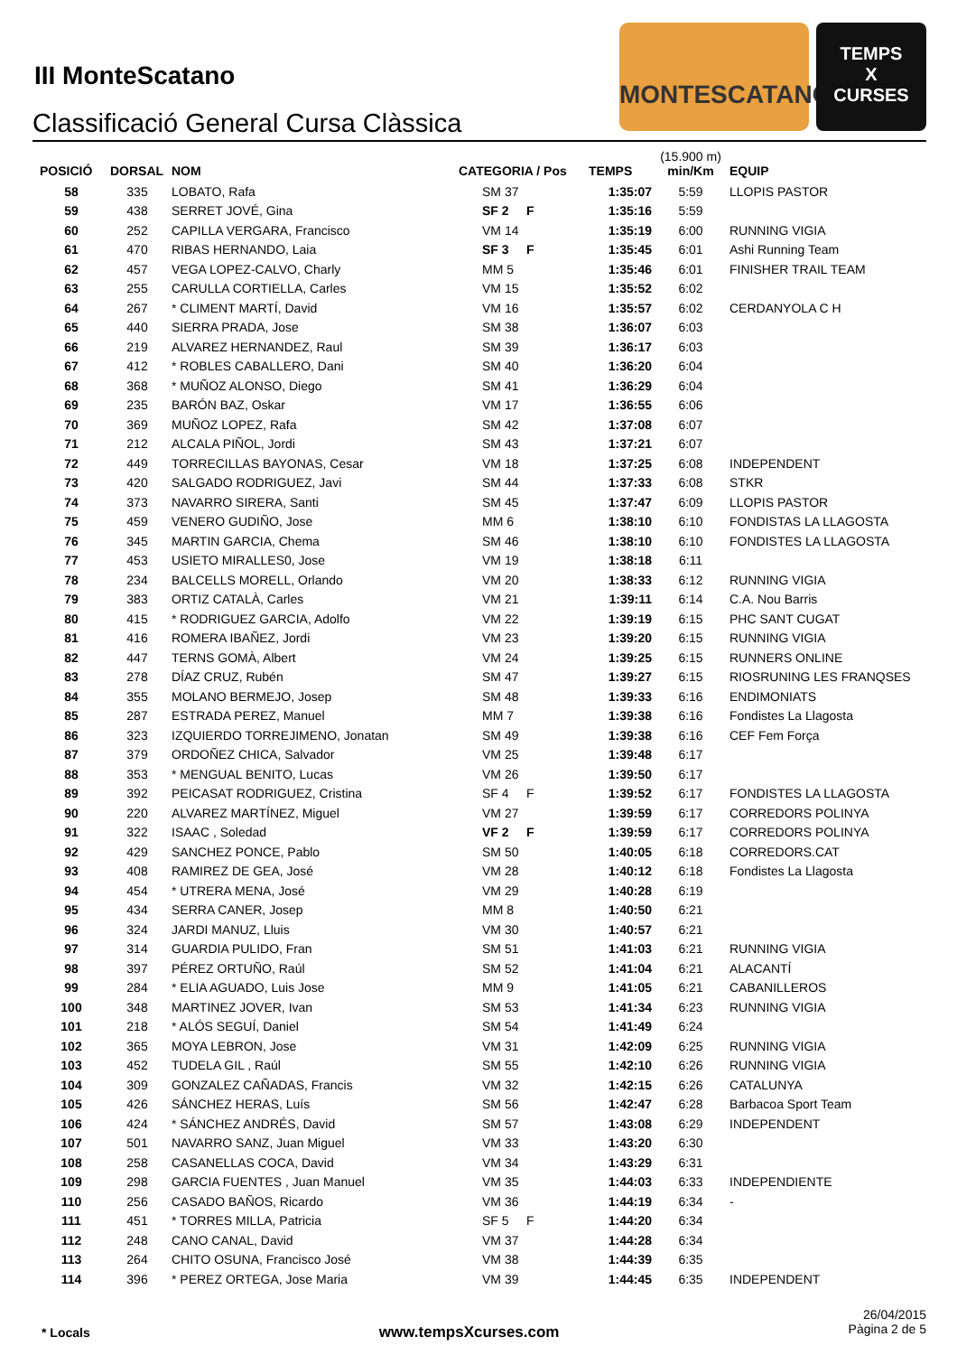III MonteScatano
Classificació General Cursa Clàssica
MONTESCATANO
TEMPS
X
CURSES
| POSICIÓ | DORSAL | NOM | CATEGORIA / Pos | TEMPS | (15.900 m) min/Km | EQUIP |
| --- | --- | --- | --- | --- | --- | --- |
| 58 | 335 | LOBATO, Rafa | SM 37 | 1:35:07 | 5:59 | LLOPIS PASTOR |
| 59 | 438 | SERRET JOVÉ, Gina | SF 2 F | 1:35:16 | 5:59 | |
| 60 | 252 | CAPILLA VERGARA, Francisco | VM 14 | 1:35:19 | 6:00 | RUNNING VIGIA |
| 61 | 470 | RIBAS HERNANDO, Laia | SF 3 F | 1:35:45 | 6:01 | Ashi Running Team |
| 62 | 457 | VEGA LOPEZ-CALVO, Charly | MM 5 | 1:35:46 | 6:01 | FINISHER TRAIL TEAM |
| 63 | 255 | CARULLA CORTIELLA, Carles | VM 15 | 1:35:52 | 6:02 | |
| 64 | 267 | * CLIMENT MARTÍ, David | VM 16 | 1:35:57 | 6:02 | CERDANYOLA C H |
| 65 | 440 | SIERRA PRADA, Jose | SM 38 | 1:36:07 | 6:03 | |
| 66 | 219 | ALVAREZ HERNANDEZ, Raul | SM 39 | 1:36:17 | 6:03 | |
| 67 | 412 | * ROBLES CABALLERO, Dani | SM 40 | 1:36:20 | 6:04 | |
| 68 | 368 | * MUÑOZ ALONSO, Diego | SM 41 | 1:36:29 | 6:04 | |
| 69 | 235 | BARÓN BAZ, Oskar | VM 17 | 1:36:55 | 6:06 | |
| 70 | 369 | MUÑOZ LOPEZ, Rafa | SM 42 | 1:37:08 | 6:07 | |
| 71 | 212 | ALCALA PIÑOL, Jordi | SM 43 | 1:37:21 | 6:07 | |
| 72 | 449 | TORRECILLAS BAYONAS, Cesar | VM 18 | 1:37:25 | 6:08 | INDEPENDENT |
| 73 | 420 | SALGADO RODRIGUEZ, Javi | SM 44 | 1:37:33 | 6:08 | STKR |
| 74 | 373 | NAVARRO SIRERA, Santi | SM 45 | 1:37:47 | 6:09 | LLOPIS PASTOR |
| 75 | 459 | VENERO GUDIÑO, Jose | MM 6 | 1:38:10 | 6:10 | FONDISTAS LA LLAGOSTA |
| 76 | 345 | MARTIN GARCIA, Chema | SM 46 | 1:38:10 | 6:10 | FONDISTES LA LLAGOSTA |
| 77 | 453 | USIETO MIRALLES0, Jose | VM 19 | 1:38:18 | 6:11 | |
| 78 | 234 | BALCELLS MORELL, Orlando | VM 20 | 1:38:33 | 6:12 | RUNNING VIGIA |
| 79 | 383 | ORTIZ CATALÀ, Carles | VM 21 | 1:39:11 | 6:14 | C.A. Nou Barris |
| 80 | 415 | * RODRIGUEZ GARCIA, Adolfo | VM 22 | 1:39:19 | 6:15 | PHC SANT CUGAT |
| 81 | 416 | ROMERA IBAÑEZ, Jordi | VM 23 | 1:39:20 | 6:15 | RUNNING VIGIA |
| 82 | 447 | TERNS GOMÀ, Albert | VM 24 | 1:39:25 | 6:15 | RUNNERS ONLINE |
| 83 | 278 | DÍAZ CRUZ, Rubén | SM 47 | 1:39:27 | 6:15 | RIOSRUNING LES FRANQSES |
| 84 | 355 | MOLANO BERMEJO, Josep | SM 48 | 1:39:33 | 6:16 | ENDIMONIATS |
| 85 | 287 | ESTRADA PEREZ, Manuel | MM 7 | 1:39:38 | 6:16 | Fondistes La Llagosta |
| 86 | 323 | IZQUIERDO TORREJIMENO, Jonatan | SM 49 | 1:39:38 | 6:16 | CEF Fem Força |
| 87 | 379 | ORDOÑEZ CHICA, Salvador | VM 25 | 1:39:48 | 6:17 | |
| 88 | 353 | * MENGUAL BENITO, Lucas | VM 26 | 1:39:50 | 6:17 | |
| 89 | 392 | PEICASAT RODRIGUEZ, Cristina | SF 4 F | 1:39:52 | 6:17 | FONDISTES LA LLAGOSTA |
| 90 | 220 | ALVAREZ MARTÍNEZ, Miguel | VM 27 | 1:39:59 | 6:17 | CORREDORS POLINYA |
| 91 | 322 | ISAAC , Soledad | VF 2 F | 1:39:59 | 6:17 | CORREDORS POLINYA |
| 92 | 429 | SANCHEZ PONCE, Pablo | SM 50 | 1:40:05 | 6:18 | CORREDORS.CAT |
| 93 | 408 | RAMIREZ DE GEA, José | VM 28 | 1:40:12 | 6:18 | Fondistes La Llagosta |
| 94 | 454 | * UTRERA MENA, José | VM 29 | 1:40:28 | 6:19 | |
| 95 | 434 | SERRA CANER, Josep | MM 8 | 1:40:50 | 6:21 | |
| 96 | 324 | JARDI MANUZ, Lluis | VM 30 | 1:40:57 | 6:21 | |
| 97 | 314 | GUARDIA PULIDO, Fran | SM 51 | 1:41:03 | 6:21 | RUNNING VIGIA |
| 98 | 397 | PÉREZ ORTUÑO, Raúl | SM 52 | 1:41:04 | 6:21 | ALACANTÍ |
| 99 | 284 | * ELIA AGUADO, Luis Jose | MM 9 | 1:41:05 | 6:21 | CABANILLEROS |
| 100 | 348 | MARTINEZ JOVER, Ivan | SM 53 | 1:41:34 | 6:23 | RUNNING VIGIA |
| 101 | 218 | * ALÓS SEGUÍ, Daniel | SM 54 | 1:41:49 | 6:24 | |
| 102 | 365 | MOYA LEBRON, Jose | VM 31 | 1:42:09 | 6:25 | RUNNING VIGIA |
| 103 | 452 | TUDELA GIL , Raúl | SM 55 | 1:42:10 | 6:26 | RUNNING VIGIA |
| 104 | 309 | GONZALEZ CAÑADAS, Francis | VM 32 | 1:42:15 | 6:26 | CATALUNYA |
| 105 | 426 | SÁNCHEZ HERAS, Luís | SM 56 | 1:42:47 | 6:28 | Barbacoa Sport Team |
| 106 | 424 | * SÁNCHEZ ANDRÉS, David | SM 57 | 1:43:08 | 6:29 | INDEPENDENT |
| 107 | 501 | NAVARRO SANZ, Juan Miguel | VM 33 | 1:43:20 | 6:30 | |
| 108 | 258 | CASANELLAS COCA, David | VM 34 | 1:43:29 | 6:31 | |
| 109 | 298 | GARCIA FUENTES , Juan Manuel | VM 35 | 1:44:03 | 6:33 | INDEPENDIENTE |
| 110 | 256 | CASADO BAÑOS, Ricardo | VM 36 | 1:44:19 | 6:34 | - |
| 111 | 451 | * TORRES MILLA, Patricia | SF 5 F | 1:44:20 | 6:34 | |
| 112 | 248 | CANO CANAL, David | VM 37 | 1:44:28 | 6:34 | |
| 113 | 264 | CHITO OSUNA, Francisco José | VM 38 | 1:44:39 | 6:35 | |
| 114 | 396 | * PEREZ ORTEGA, Jose Maria | VM 39 | 1:44:45 | 6:35 | INDEPENDENT |
* Locals www.tempsXcurses.com
26/04/2015
Pàgina 2 de 5